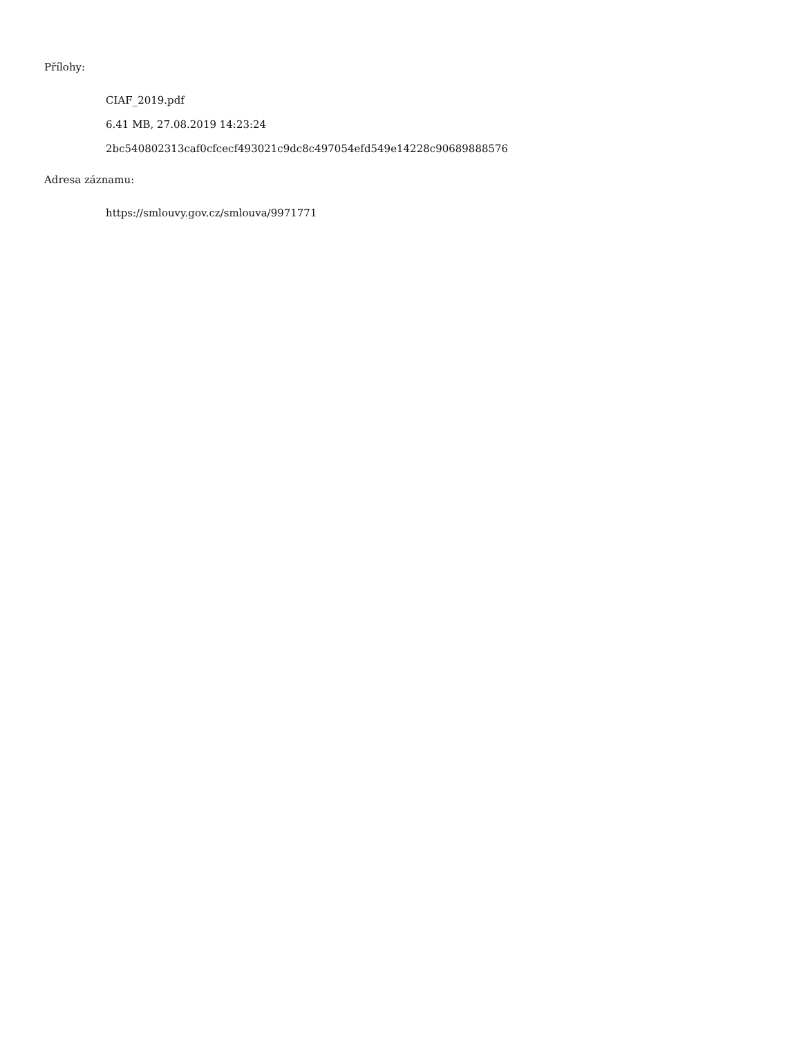Přílohy:
CIAF_2019.pdf
6.41 MB, 27.08.2019 14:23:24
2bc540802313caf0cfcecf493021c9dc8c497054efd549e14228c90689888576
Adresa záznamu:
https://smlouvy.gov.cz/smlouva/9971771